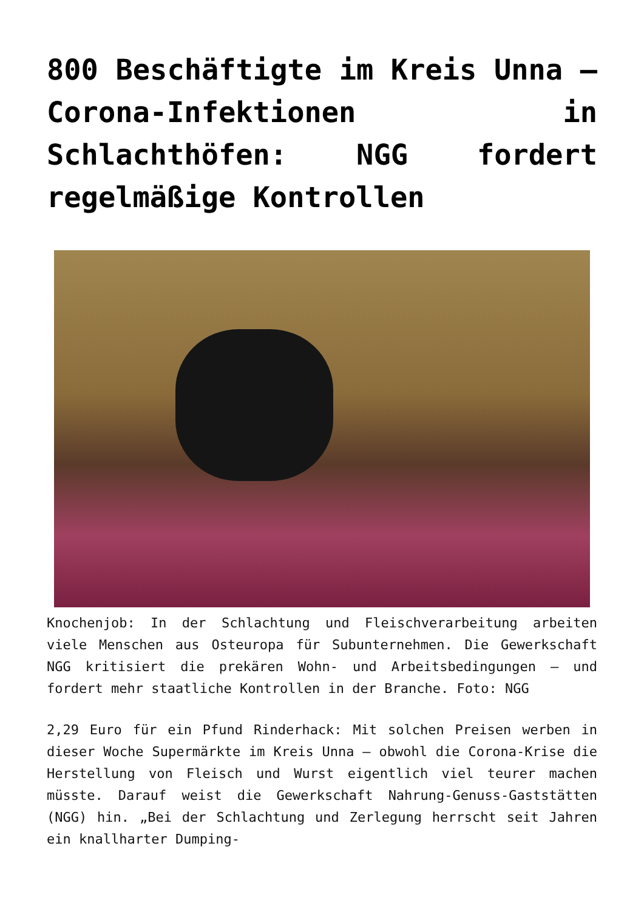800 Beschäftigte im Kreis Unna – Corona-Infektionen in Schlachthöfen: NGG fordert regelmäßige Kontrollen
Knochenjob: In der Schlachtung und Fleischverarbeitung arbeiten viele Menschen aus Osteuropa für Subunternehmen. Die Gewerkschaft NGG kritisiert die prekären Wohn- und Arbeitsbedingungen – und fordert mehr staatliche Kontrollen in der Branche. Foto: NGG
2,29 Euro für ein Pfund Rinderhack: Mit solchen Preisen werben in dieser Woche Supermärkte im Kreis Unna – obwohl die Corona-Krise die Herstellung von Fleisch und Wurst eigentlich viel teurer machen müsste. Darauf weist die Gewerkschaft Nahrung-Genuss-Gaststätten (NGG) hin. „Bei der Schlachtung und Zerlegung herrscht seit Jahren ein knallharter Dumping-